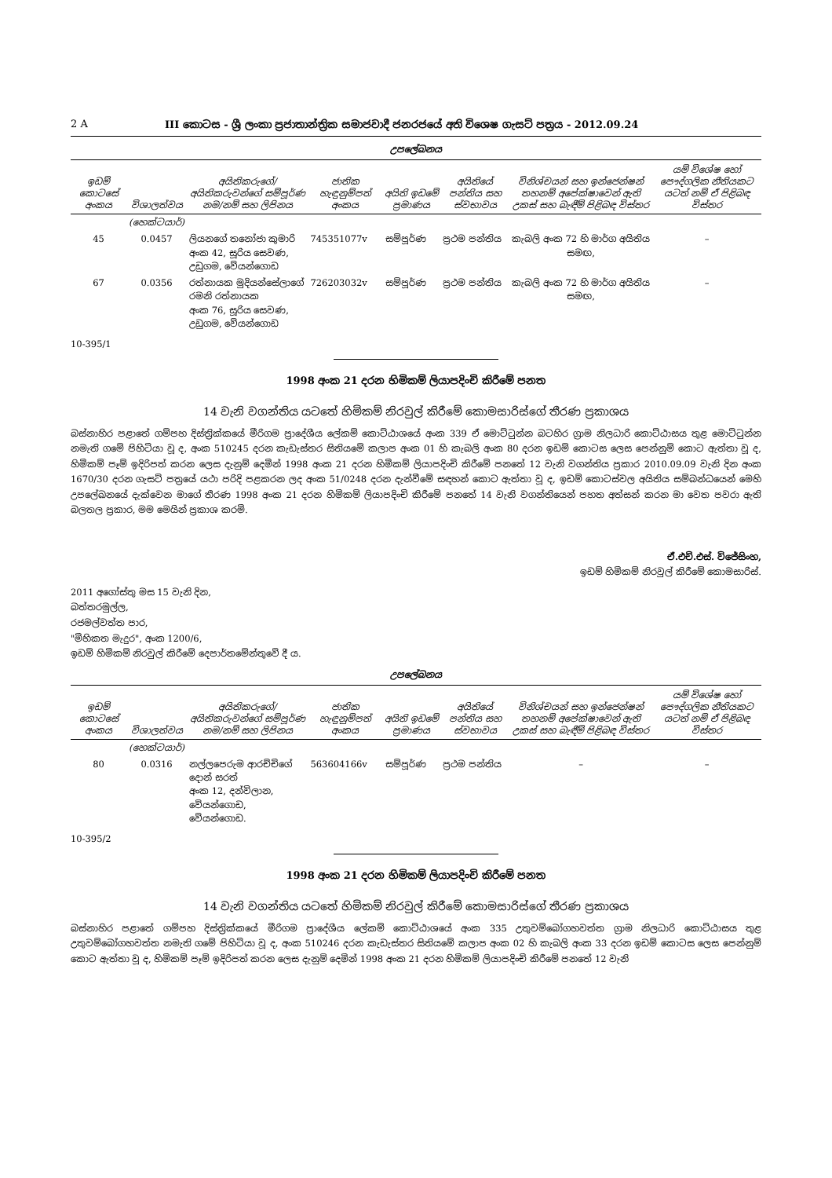2 A III කොටස - ශ්‍රී ලංකා ප්‍රජාතාන්ත්‍රික සමාජවාදී ජනරජයේ අති විශෙෂ ගැසට් පත්‍රය - 2012.09.24
උපලේඛනය
| ඉඩම් කොටසේ අංකය | විශාලත්වය | අයිතිකරුගේ/අයිතිකරුවන්ගේ සම්පූර්ණ නම/නම් සහ ලිපිනය | ජාතික හැඳුනුම්පත් අංකය | අයිති ඉඩමේ ප්‍රමාණය | අයිතියේ පන්තිය සහ ස්වභාවය | විනිශ්චයන් සහ ඉන්ජෙන්ෂන් තහනම් අපේක්ෂාවෙන් ඇති උකස් සහ බැඳීම් පිළිබඳ විස්තර | යම් විශේෂ හෝ පෞද්ගලික නීතියකට යටත් නම් ඒ පිළිබඳ විස්තර |
| --- | --- | --- | --- | --- | --- | --- | --- |
| | (හෙක්ටයාර්) | | | | | | |
| 45 | 0.0457 | ලියනගේ තනෝජා කුමාරි අංක 42, සූරිය සෙවණ, උඩුගම, වේයන්ගොඩ | 745351077v | සම්පූර්ණ | ප්‍රථම පන්තිය | කැබලි අංක 72 හි මාර්ග අයිතිය සමඟ, | – |
| 67 | 0.0356 | රත්නායක මුදියන්සේලාගේ රමනි රත්නායක අංක 76, සූරිය සෙවණ, උඩුගම, වේයන්ගොඩ | 726203032v | සම්පූර්ණ | ප්‍රථම පන්තිය | කැබලි අංක 72 හි මාර්ග අයිතිය සමඟ, | – |
10-395/1
1998 අංක 21 දරන හිමිකම් ලියාපදිංචි කිරීමේ පනත
14 වැනි වගන්තිය යටතේ හිමිකම් නිරවුල් කිරීමේ කොමසාරිස්ගේ තීරණ ප්‍රකාශය
බස්නාහිර පළාතේ ගම්පහ දිස්ත්‍රික්කයේ මීරිගම ප්‍රාදේශීය ලේකම් කොට්ඨාශයේ අංක 339 ඒ මොට්ටුන්න බටහිර ග්‍රාම නිලධාරි කොට්ඨාසය තුළ මොට්ටුන්න නමැති ගමේ පිහිටියා වූ ද, අංක 510245 දරන කැඩැස්තර සිතියමේ කලාප අංක 01 හි කැබලි අංක 80 දරන ඉඩම් කොටස ලෙස පෙන්නුම් කොට ඇත්තා වූ ද, හිමිකම් පෑම් ඉදිරිපත් කරන ලෙස දැනුම් දෙමින් 1998 අංක 21 දරන හිමිකම් ලියාපදිංචි කිරීමේ පනතේ 12 වැනි වගන්තිය ප්‍රකාර 2010.09.09 වැනි දින අංක 1670/30 දරන ගැසට් පත්‍රයේ යථා පරිදි පළකරන ලද අංක 51/0248 දරන දැන්වීමේ සඳහන් කොට ඇත්තා වූ ද, ඉඩම් කොටස්වල අයිතිය සම්බන්ධයෙන් මෙහි උපලේඛනයේ දැක්වෙන මාගේ තීරණ 1998 අංක 21 දරන හිමිකම් ලියාපදිංචි කිරීමේ පනතේ 14 වැනි වගන්තියෙන් පහත අත්සන් කරන මා වෙත පවරා ඇති බලතල ප්‍රකාර, මම මෙයින් ප්‍රකාශ කරමි.
ඒ.එච්.එස්. විජේසිංහ,
ඉඩම් හිමිකම් නිරවුල් කිරීමේ කොමසාරිස්.
2011 අගෝස්තු මස 15 වැනි දින,
බත්තරමුල්ල,
රජමල්වත්ත පාර,
"මිහිකත මැදුර", අංක 1200/6,
ඉඩම් හිමිකම් නිරවුල් කිරීමේ දෙපාර්තමේන්තුවේ දී ය.
උපලේඛනය
| ඉඩම් කොටසේ අංකය | විශාලත්වය | අයිතිකරුගේ/අයිතිකරුවන්ගේ සම්පූර්ණ නම/නම් සහ ලිපිනය | ජාතික හැඳුනුම්පත් අංකය | අයිති ඉඩමේ ප්‍රමාණය | අයිතියේ පන්තිය සහ ස්වභාවය | විනිශ්චයන් සහ ඉන්ජෙන්ෂන් තහනම් අපේක්ෂාවෙන් ඇති උකස් සහ බැඳීම් පිළිබඳ විස්තර | යම් විශේෂ හෝ පෞද්ගලික නීතියකට යටත් නම් ඒ පිළිබඳ විස්තර |
| --- | --- | --- | --- | --- | --- | --- | --- |
| | (හෙක්ටයාර්) | | | | | | |
| 80 | 0.0316 | නල්ලපෙරුම ආරච්චිගේ දොන් සරත් අංක 12, දන්විලාන, වේයන්ගොඩ, වේයන්ගොඩ. | 563604166v | සම්පූර්ණ | ප්‍රථම පන්තිය | – | – |
10-395/2
1998 අංක 21 දරන හිමිකම් ලියාපදිංචි කිරීමේ පනත
14 වැනි වගන්තිය යටතේ හිමිකම් නිරවුල් කිරීමේ කොමසාරිස්ගේ තීරණ ප්‍රකාශය
බස්නාහිර පළාතේ ගම්පහ දිස්ත්‍රික්කයේ මීරිගම ප්‍රාදේශීය ලේකම් කොට්ඨාශයේ අංක 335 උතුවම්බෝගහවත්ත ග්‍රාම නිලධාරි කොට්ඨාසය තුළ උතුවම්බෝගහවත්ත නමැති ගමේ පිහිටියා වූ ද, අංක 510246 දරන කැඩැස්තර සිතියමේ කලාප අංක 02 හි කැබලි අංක 33 දරන ඉඩම් කොටස ලෙස පෙන්නුම් කොට ඇත්තා වූ ද, හිමිකම් පෑම් ඉදිරිපත් කරන ලෙස දැනුම් දෙමින් 1998 අංක 21 දරන හිමිකම් ලියාපදිංචි කිරීමේ පනතේ 12 වැනි